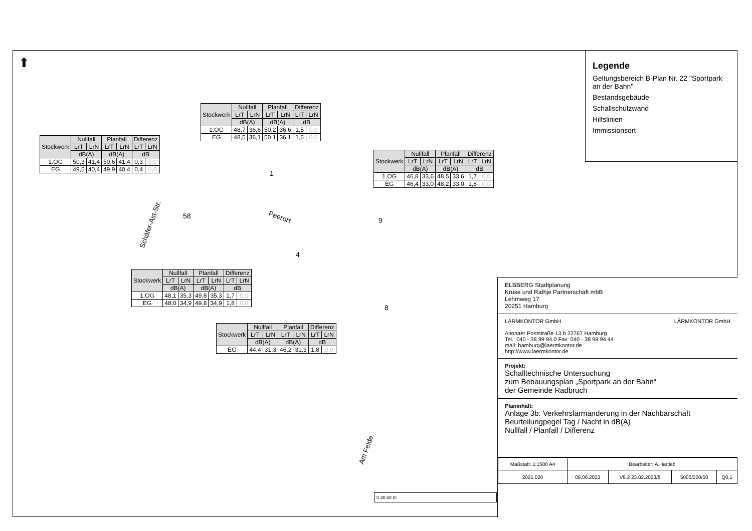⬆
| Stockwerk | Nullfall | | Planfall | | Differenz | |
| --- | --- | --- | --- | --- | --- | --- |
| | LrT | LrN | LrT | LrN | LrT | LrN |
| | dB(A) | | dB(A) | | dB | |
| 1.OG | 50,3 | 41,4 | 50,6 | 41,4 | 0,3 | 0,0 |
| EG | 49,5 | 40,4 | 49,9 | 40,4 | 0,4 | 0,0 |
| Stockwerk | Nullfall | | Planfall | | Differenz | |
| --- | --- | --- | --- | --- | --- | --- |
| | LrT | LrN | LrT | LrN | LrT | LrN |
| | dB(A) | | dB(A) | | dB | |
| 1.OG | 48,7 | 36,6 | 50,2 | 36,6 | 1,5 | 0,0 |
| EG | 48,5 | 36,1 | 50,1 | 36,1 | 1,6 | 0,0 |
| Stockwerk | Nullfall | | Planfall | | Differenz | |
| --- | --- | --- | --- | --- | --- | --- |
| | LrT | LrN | LrT | LrN | LrT | LrN |
| | dB(A) | | dB(A) | | dB | |
| 1.OG | 46,8 | 33,6 | 48,5 | 33,6 | 1,7 | 0,0 |
| EG | 46,4 | 33,0 | 48,2 | 33,0 | 1,8 | 0,0 |
| Stockwerk | Nullfall | | Planfall | | Differenz | |
| --- | --- | --- | --- | --- | --- | --- |
| | LrT | LrN | LrT | LrN | LrT | LrN |
| | dB(A) | | dB(A) | | dB | |
| 1.OG | 48,1 | 35,3 | 49,8 | 35,3 | 1,7 | 0,0 |
| EG | 48,0 | 34,9 | 49,8 | 34,9 | 1,8 | 0,0 |
| Stockwerk | Nullfall | | Planfall | | Differenz | |
| --- | --- | --- | --- | --- | --- | --- |
| | LrT | LrN | LrT | LrN | LrT | LrN |
| | dB(A) | | dB(A) | | dB | |
| EG | 44,4 | 31,3 | 46,2 | 31,3 | 1,8 | 0,0 |
1
58
9
4
8
Peerort
Schäfer-Ast-Str.
Am Felde
Legende
Geltungsbereich B-Plan Nr. 22 "Sportpark an der Bahn"
Bestandsgebäude
Schallschutzwand
Hilfslinien
Immissionsort
0 30 60 m
ELBBERG Stadtplanung
Kruse und Rathje Partnerschaft mbB
Lehmweg 17
20251 Hamburg
LÄRMKONTOR GmbH LÄRMKONTOR GmbH
Altonaer Poststraße 13 b 22767 Hamburg
Tel.: 040 - 38 99 94.0 Fax: 040 - 38 99 94.44
mail: hamburg@laermkontor.de
http://www.laermkontor.de
Projekt:
Schalltechnische Untersuchung
zum Bebauungsplan „Sportpark an der Bahn“
der Gemeinde Radbruch
Planinhalt:
Anlage 3b: Verkehrslärmänderung in der Nachbarschaft
Beurteilungpegel Tag / Nacht in dB(A)
Nullfall / Planfall / Differenz
| Maßstab: 1:1500 A4 | Bearbeiter: A.Hartleb | | | |
| 2021.020 | 08.06.2023 | V8.2 23.02.2023/8 | 5000/200/50 | Q0,1 |